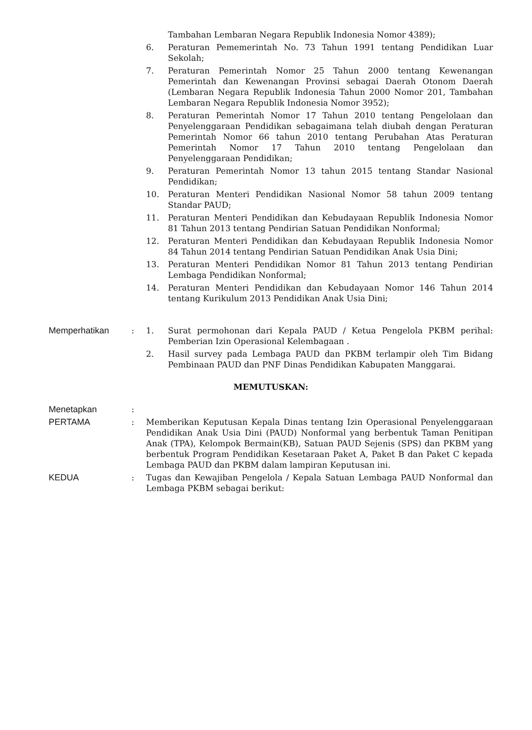Tambahan Lembaran Negara Republik Indonesia Nomor 4389);
6. Peraturan Pememerintah No. 73 Tahun 1991 tentang Pendidikan Luar Sekolah;
7. Peraturan Pemerintah Nomor 25 Tahun 2000 tentang Kewenangan Pemerintah dan Kewenangan Provinsi sebagai Daerah Otonom Daerah (Lembaran Negara Republik Indonesia Tahun 2000 Nomor 201, Tambahan Lembaran Negara Republik Indonesia Nomor 3952);
8. Peraturan Pemerintah Nomor 17 Tahun 2010 tentang Pengelolaan dan Penyelenggaraan Pendidikan sebagaimana telah diubah dengan Peraturan Pemerintah Nomor 66 tahun 2010 tentang Perubahan Atas Peraturan Pemerintah Nomor 17 Tahun 2010 tentang Pengelolaan dan Penyelenggaraan Pendidikan;
9. Peraturan Pemerintah Nomor 13 tahun 2015 tentang Standar Nasional Pendidikan;
10. Peraturan Menteri Pendidikan Nasional Nomor 58 tahun 2009 tentang Standar PAUD;
11. Peraturan Menteri Pendidikan dan Kebudayaan Republik Indonesia Nomor 81 Tahun 2013 tentang Pendirian Satuan Pendidikan Nonformal;
12. Peraturan Menteri Pendidikan dan Kebudayaan Republik Indonesia Nomor 84 Tahun 2014 tentang Pendirian Satuan Pendidikan Anak Usia Dini;
13. Peraturan Menteri Pendidikan Nomor 81 Tahun 2013 tentang Pendirian Lembaga Pendidikan Nonformal;
14. Peraturan Menteri Pendidikan dan Kebudayaan Nomor 146 Tahun 2014 tentang Kurikulum 2013 Pendidikan Anak Usia Dini;
Memperhatikan : 1. Surat permohonan dari Kepala PAUD / Ketua Pengelola PKBM perihal: Pemberian Izin Operasional Kelembagaan .
2. Hasil survey pada Lembaga PAUD dan PKBM terlampir oleh Tim Bidang Pembinaan PAUD dan PNF Dinas Pendidikan Kabupaten Manggarai.
MEMUTUSKAN:
Menetapkan :
PERTAMA : Memberikan Keputusan Kepala Dinas tentang Izin Operasional Penyelenggaraan Pendidikan Anak Usia Dini (PAUD) Nonformal yang berbentuk Taman Penitipan Anak (TPA), Kelompok Bermain(KB), Satuan PAUD Sejenis (SPS) dan PKBM yang berbentuk Program Pendidikan Kesetaraan Paket A, Paket B dan Paket C kepada Lembaga PAUD dan PKBM dalam lampiran Keputusan ini.
KEDUA : Tugas dan Kewajiban Pengelola / Kepala Satuan Lembaga PAUD Nonformal dan Lembaga PKBM sebagai berikut: